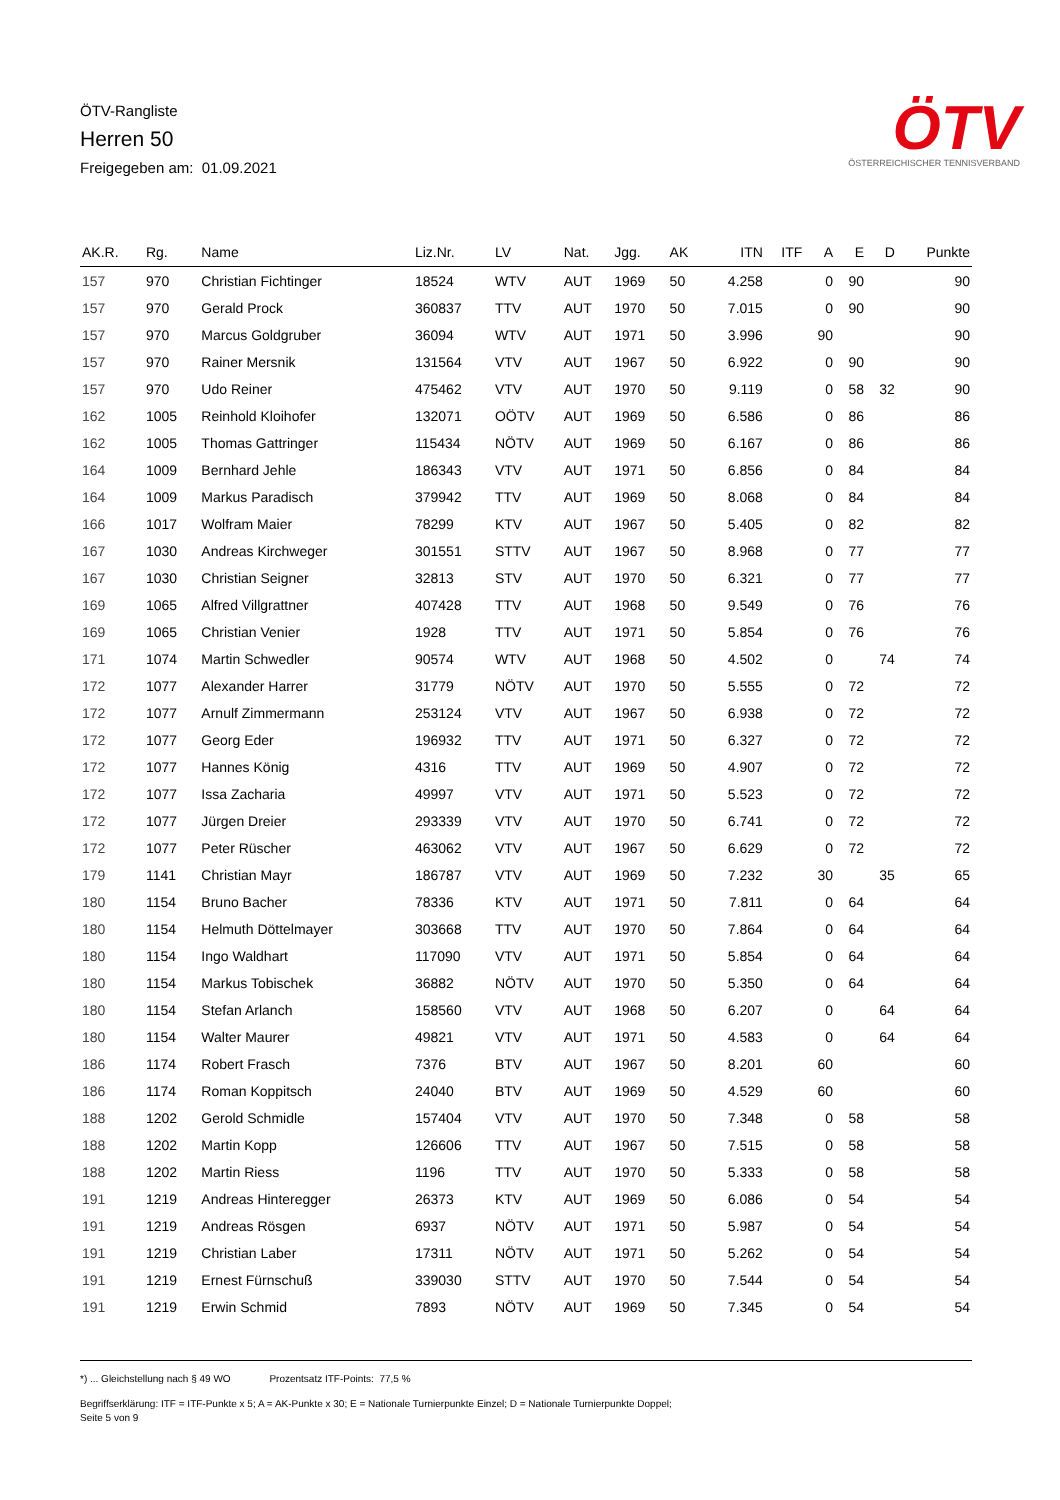ÖTV-Rangliste
Herren 50
Freigegeben am: 01.09.2021
ÖTV
ÖSTERREICHISCHER TENNISVERBAND
| AK.R. | Rg. | Name | Liz.Nr. | LV | Nat. | Jgg. | AK | ITN | ITF | A | E | D | Punkte |
| --- | --- | --- | --- | --- | --- | --- | --- | --- | --- | --- | --- | --- | --- |
| 157 | 970 | Christian Fichtinger | 18524 | WTV | AUT | 1969 | 50 | 4.258 | | 0 | 90 | | 90 |
| 157 | 970 | Gerald Prock | 360837 | TTV | AUT | 1970 | 50 | 7.015 | | 0 | 90 | | 90 |
| 157 | 970 | Marcus Goldgruber | 36094 | WTV | AUT | 1971 | 50 | 3.996 | | 90 | | | 90 |
| 157 | 970 | Rainer Mersnik | 131564 | VTV | AUT | 1967 | 50 | 6.922 | | 0 | 90 | | 90 |
| 157 | 970 | Udo Reiner | 475462 | VTV | AUT | 1970 | 50 | 9.119 | | 0 | 58 | 32 | 90 |
| 162 | 1005 | Reinhold Kloihofer | 132071 | OÖTV | AUT | 1969 | 50 | 6.586 | | 0 | 86 | | 86 |
| 162 | 1005 | Thomas Gattringer | 115434 | NÖTV | AUT | 1969 | 50 | 6.167 | | 0 | 86 | | 86 |
| 164 | 1009 | Bernhard Jehle | 186343 | VTV | AUT | 1971 | 50 | 6.856 | | 0 | 84 | | 84 |
| 164 | 1009 | Markus Paradisch | 379942 | TTV | AUT | 1969 | 50 | 8.068 | | 0 | 84 | | 84 |
| 166 | 1017 | Wolfram Maier | 78299 | KTV | AUT | 1967 | 50 | 5.405 | | 0 | 82 | | 82 |
| 167 | 1030 | Andreas Kirchweger | 301551 | STTV | AUT | 1967 | 50 | 8.968 | | 0 | 77 | | 77 |
| 167 | 1030 | Christian Seigner | 32813 | STV | AUT | 1970 | 50 | 6.321 | | 0 | 77 | | 77 |
| 169 | 1065 | Alfred Villgrattner | 407428 | TTV | AUT | 1968 | 50 | 9.549 | | 0 | 76 | | 76 |
| 169 | 1065 | Christian Venier | 1928 | TTV | AUT | 1971 | 50 | 5.854 | | 0 | 76 | | 76 |
| 171 | 1074 | Martin Schwedler | 90574 | WTV | AUT | 1968 | 50 | 4.502 | | 0 | | 74 | 74 |
| 172 | 1077 | Alexander Harrer | 31779 | NÖTV | AUT | 1970 | 50 | 5.555 | | 0 | 72 | | 72 |
| 172 | 1077 | Arnulf Zimmermann | 253124 | VTV | AUT | 1967 | 50 | 6.938 | | 0 | 72 | | 72 |
| 172 | 1077 | Georg Eder | 196932 | TTV | AUT | 1971 | 50 | 6.327 | | 0 | 72 | | 72 |
| 172 | 1077 | Hannes König | 4316 | TTV | AUT | 1969 | 50 | 4.907 | | 0 | 72 | | 72 |
| 172 | 1077 | Issa Zacharia | 49997 | VTV | AUT | 1971 | 50 | 5.523 | | 0 | 72 | | 72 |
| 172 | 1077 | Jürgen Dreier | 293339 | VTV | AUT | 1970 | 50 | 6.741 | | 0 | 72 | | 72 |
| 172 | 1077 | Peter Rüscher | 463062 | VTV | AUT | 1967 | 50 | 6.629 | | 0 | 72 | | 72 |
| 179 | 1141 | Christian Mayr | 186787 | VTV | AUT | 1969 | 50 | 7.232 | | 30 | | 35 | 65 |
| 180 | 1154 | Bruno Bacher | 78336 | KTV | AUT | 1971 | 50 | 7.811 | | 0 | 64 | | 64 |
| 180 | 1154 | Helmuth Döttelmayer | 303668 | TTV | AUT | 1970 | 50 | 7.864 | | 0 | 64 | | 64 |
| 180 | 1154 | Ingo Waldhart | 117090 | VTV | AUT | 1971 | 50 | 5.854 | | 0 | 64 | | 64 |
| 180 | 1154 | Markus Tobischek | 36882 | NÖTV | AUT | 1970 | 50 | 5.350 | | 0 | 64 | | 64 |
| 180 | 1154 | Stefan Arlanch | 158560 | VTV | AUT | 1968 | 50 | 6.207 | | 0 | | 64 | 64 |
| 180 | 1154 | Walter Maurer | 49821 | VTV | AUT | 1971 | 50 | 4.583 | | 0 | | 64 | 64 |
| 186 | 1174 | Robert Frasch | 7376 | BTV | AUT | 1967 | 50 | 8.201 | | 60 | | | 60 |
| 186 | 1174 | Roman Koppitsch | 24040 | BTV | AUT | 1969 | 50 | 4.529 | | 60 | | | 60 |
| 188 | 1202 | Gerold Schmidle | 157404 | VTV | AUT | 1970 | 50 | 7.348 | | 0 | 58 | | 58 |
| 188 | 1202 | Martin Kopp | 126606 | TTV | AUT | 1967 | 50 | 7.515 | | 0 | 58 | | 58 |
| 188 | 1202 | Martin Riess | 1196 | TTV | AUT | 1970 | 50 | 5.333 | | 0 | 58 | | 58 |
| 191 | 1219 | Andreas Hinteregger | 26373 | KTV | AUT | 1969 | 50 | 6.086 | | 0 | 54 | | 54 |
| 191 | 1219 | Andreas Rösgen | 6937 | NÖTV | AUT | 1971 | 50 | 5.987 | | 0 | 54 | | 54 |
| 191 | 1219 | Christian Laber | 17311 | NÖTV | AUT | 1971 | 50 | 5.262 | | 0 | 54 | | 54 |
| 191 | 1219 | Ernest Fürnschuß | 339030 | STTV | AUT | 1970 | 50 | 7.544 | | 0 | 54 | | 54 |
| 191 | 1219 | Erwin Schmid | 7893 | NÖTV | AUT | 1969 | 50 | 7.345 | | 0 | 54 | | 54 |
*) ... Gleichstellung nach § 49 WO Prozentsatz ITF-Points: 77,5 %
Begriffserklärung: ITF = ITF-Punkte x 5; A = AK-Punkte x 30; E = Nationale Turnierpunkte Einzel; D = Nationale Turnierpunkte Doppel;
Seite 5 von 9